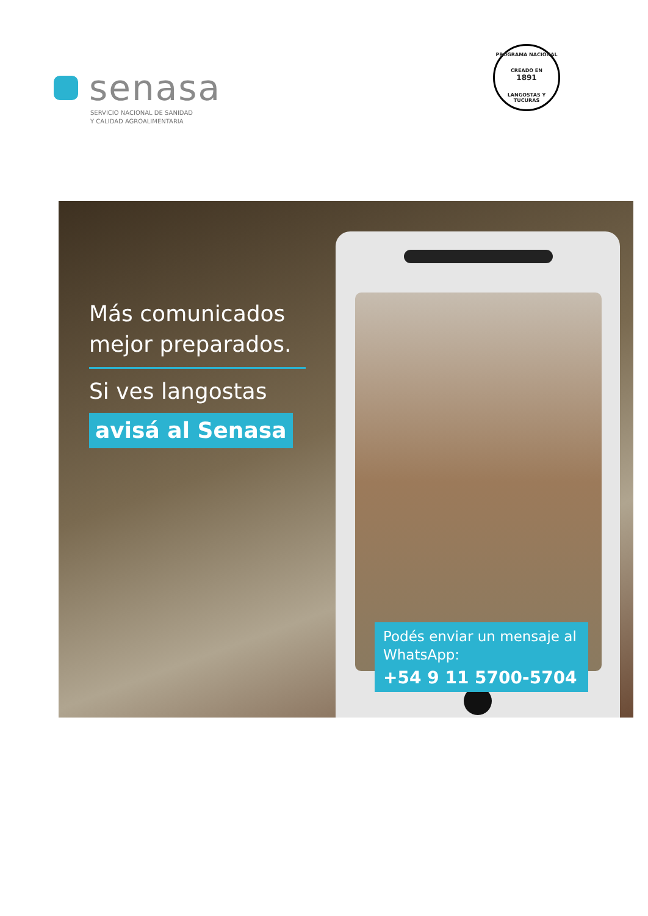senasa
SERVICIO NACIONAL DE SANIDAD
Y CALIDAD AGROALIMENTARIA
PROGRAMA NACIONAL
CREADO EN
1891
LANGOSTAS Y TUCURAS
Más comunicados mejor preparados.
Si ves langostas
avisá al Senasa
Podés enviar un mensaje al WhatsApp:
+54 9 11 5700-5704